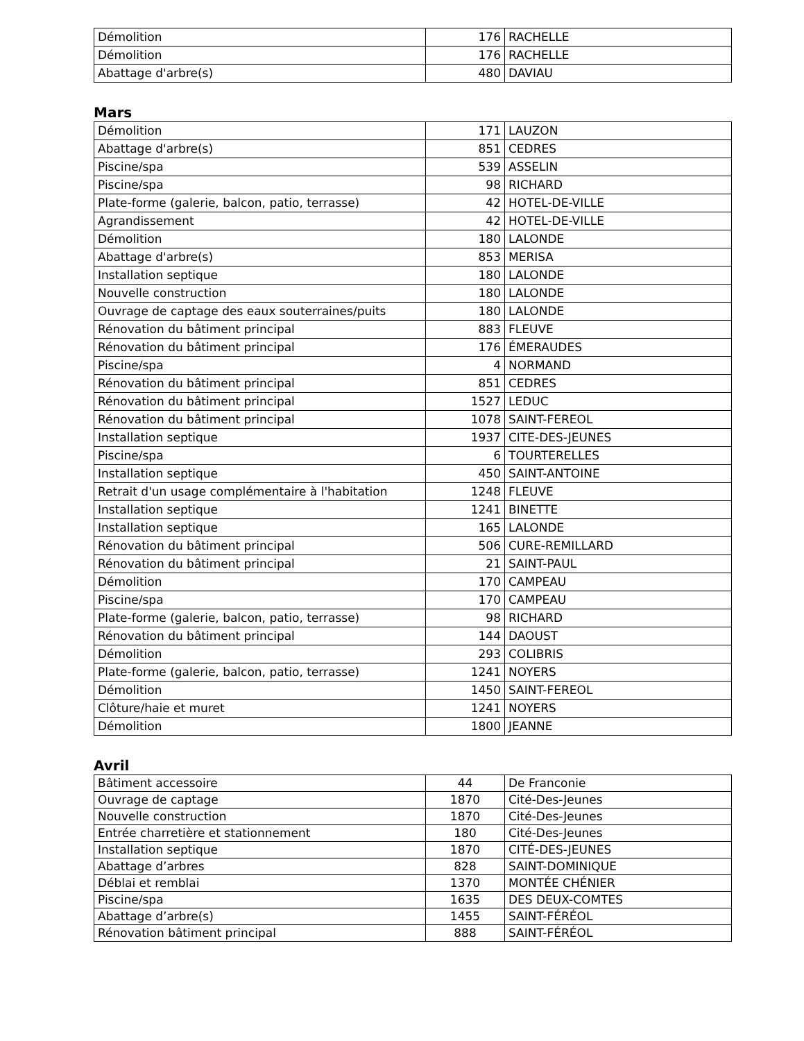| Démolition | 176 | RACHELLE |
| Démolition | 176 | RACHELLE |
| Abattage d'arbre(s) | 480 | DAVIAU |
Mars
| Démolition | 171 | LAUZON |
| Abattage d'arbre(s) | 851 | CEDRES |
| Piscine/spa | 539 | ASSELIN |
| Piscine/spa | 98 | RICHARD |
| Plate-forme (galerie, balcon, patio, terrasse) | 42 | HOTEL-DE-VILLE |
| Agrandissement | 42 | HOTEL-DE-VILLE |
| Démolition | 180 | LALONDE |
| Abattage d'arbre(s) | 853 | MERISA |
| Installation septique | 180 | LALONDE |
| Nouvelle construction | 180 | LALONDE |
| Ouvrage de captage des eaux souterraines/puits | 180 | LALONDE |
| Rénovation du bâtiment principal | 883 | FLEUVE |
| Rénovation du bâtiment principal | 176 | ÉMERAUDES |
| Piscine/spa | 4 | NORMAND |
| Rénovation du bâtiment principal | 851 | CEDRES |
| Rénovation du bâtiment principal | 1527 | LEDUC |
| Rénovation du bâtiment principal | 1078 | SAINT-FEREOL |
| Installation septique | 1937 | CITE-DES-JEUNES |
| Piscine/spa | 6 | TOURTERELLES |
| Installation septique | 450 | SAINT-ANTOINE |
| Retrait d'un usage complémentaire à l'habitation | 1248 | FLEUVE |
| Installation septique | 1241 | BINETTE |
| Installation septique | 165 | LALONDE |
| Rénovation du bâtiment principal | 506 | CURE-REMILLARD |
| Rénovation du bâtiment principal | 21 | SAINT-PAUL |
| Démolition | 170 | CAMPEAU |
| Piscine/spa | 170 | CAMPEAU |
| Plate-forme (galerie, balcon, patio, terrasse) | 98 | RICHARD |
| Rénovation du bâtiment principal | 144 | DAOUST |
| Démolition | 293 | COLIBRIS |
| Plate-forme (galerie, balcon, patio, terrasse) | 1241 | NOYERS |
| Démolition | 1450 | SAINT-FEREOL |
| Clôture/haie et muret | 1241 | NOYERS |
| Démolition | 1800 | JEANNE |
Avril
| Bâtiment accessoire | 44 | De Franconie |
| Ouvrage de captage | 1870 | Cité-Des-Jeunes |
| Nouvelle construction | 1870 | Cité-Des-Jeunes |
| Entrée charretière et stationnement | 180 | Cité-Des-Jeunes |
| Installation septique | 1870 | CITÉ-DES-JEUNES |
| Abattage d’arbres | 828 | SAINT-DOMINIQUE |
| Déblai et remblai | 1370 | MONTÉE CHÉNIER |
| Piscine/spa | 1635 | DES DEUX-COMTES |
| Abattage d’arbre(s) | 1455 | SAINT-FÉRÉOL |
| Rénovation bâtiment principal | 888 | SAINT-FÉRÉOL |